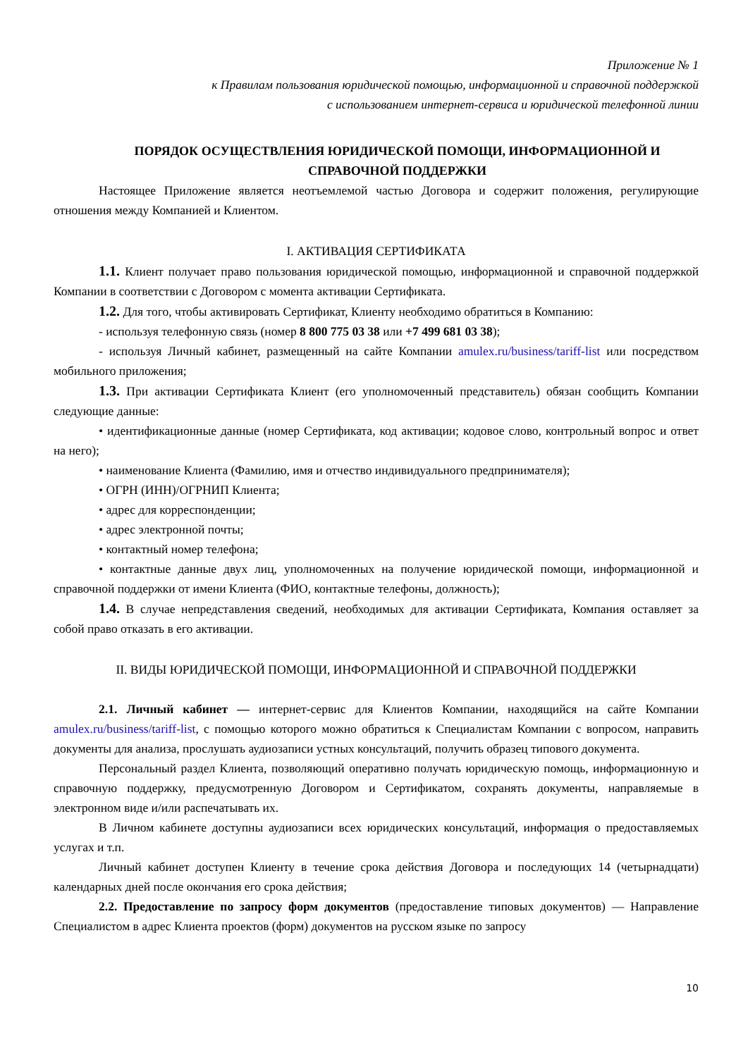Приложение № 1
к Правилам пользования юридической помощью, информационной и справочной поддержкой
с использованием интернет-сервиса и юридической телефонной линии
ПОРЯДОК ОСУЩЕСТВЛЕНИЯ ЮРИДИЧЕСКОЙ ПОМОЩИ, ИНФОРМАЦИОННОЙ И СПРАВОЧНОЙ ПОДДЕРЖКИ
Настоящее Приложение является неотъемлемой частью Договора и содержит положения, регулирующие отношения между Компанией и Клиентом.
I. АКТИВАЦИЯ СЕРТИФИКАТА
1.1. Клиент получает право пользования юридической помощью, информационной и справочной поддержкой Компании в соответствии с Договором с момента активации Сертификата.
1.2. Для того, чтобы активировать Сертификат, Клиенту необходимо обратиться в Компанию:
- используя телефонную связь (номер 8 800 775 03 38 или +7 499 681 03 38);
- используя Личный кабинет, размещенный на сайте Компании amulex.ru/business/tariff-list или посредством мобильного приложения;
1.3. При активации Сертификата Клиент (его уполномоченный представитель) обязан сообщить Компании следующие данные:
• идентификационные данные (номер Сертификата, код активации; кодовое слово, контрольный вопрос и ответ на него);
• наименование Клиента (Фамилию, имя и отчество индивидуального предпринимателя);
• ОГРН (ИНН)/ОГРНИП Клиента;
• адрес для корреспонденции;
• адрес электронной почты;
• контактный номер телефона;
• контактные данные двух лиц, уполномоченных на получение юридической помощи, информационной и справочной поддержки от имени Клиента (ФИО, контактные телефоны, должность);
1.4. В случае непредставления сведений, необходимых для активации Сертификата, Компания оставляет за собой право отказать в его активации.
II. ВИДЫ ЮРИДИЧЕСКОЙ ПОМОЩИ, ИНФОРМАЦИОННОЙ И СПРАВОЧНОЙ ПОДДЕРЖКИ
2.1. Личный кабинет — интернет-сервис для Клиентов Компании, находящийся на сайте Компании amulex.ru/business/tariff-list, с помощью которого можно обратиться к Специалистам Компании с вопросом, направить документы для анализа, прослушать аудиозаписи устных консультаций, получить образец типового документа.
Персональный раздел Клиента, позволяющий оперативно получать юридическую помощь, информационную и справочную поддержку, предусмотренную Договором и Сертификатом, сохранять документы, направляемые в электронном виде и/или распечатывать их.
В Личном кабинете доступны аудиозаписи всех юридических консультаций, информация о предоставляемых услугах и т.п.
Личный кабинет доступен Клиенту в течение срока действия Договора и последующих 14 (четырнадцати) календарных дней после окончания его срока действия;
2.2. Предоставление по запросу форм документов (предоставление типовых документов) — Направление Специалистом в адрес Клиента проектов (форм) документов на русском языке по запросу
10